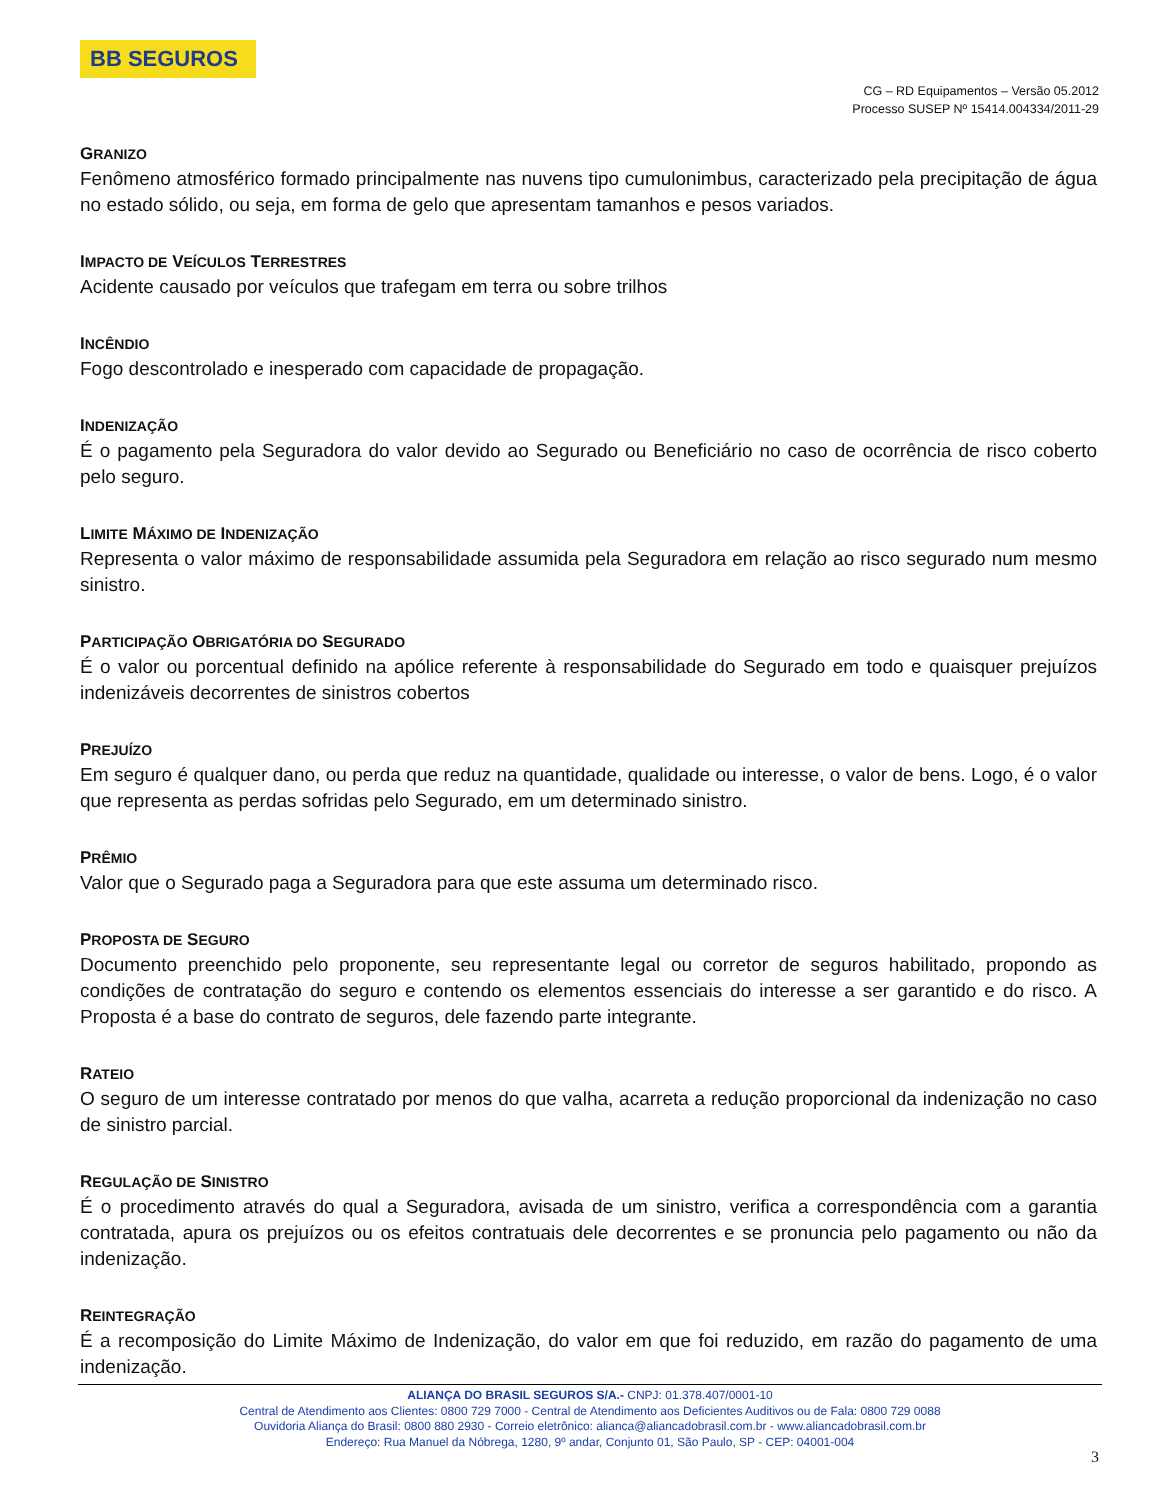BB SEGUROS
CG – RD Equipamentos – Versão 05.2012
Processo SUSEP Nº 15414.004334/2011-29
GRANIZO
Fenômeno atmosférico formado principalmente nas nuvens tipo cumulonimbus, caracterizado pela precipitação de água no estado sólido, ou seja, em forma de gelo que apresentam tamanhos e pesos variados.
IMPACTO DE VEÍCULOS TERRESTRES
Acidente causado por veículos que trafegam em terra ou sobre trilhos
INCÊNDIO
Fogo descontrolado e inesperado com capacidade de propagação.
INDENIZAÇÃO
É o pagamento pela Seguradora do valor devido ao Segurado ou Beneficiário no caso de ocorrência de risco coberto pelo seguro.
LIMITE MÁXIMO DE INDENIZAÇÃO
Representa o valor máximo de responsabilidade assumida pela Seguradora em relação ao risco segurado num mesmo sinistro.
PARTICIPAÇÃO OBRIGATÓRIA DO SEGURADO
É o valor ou porcentual definido na apólice referente à responsabilidade do Segurado em todo e quaisquer prejuízos indenizáveis decorrentes de sinistros cobertos
PREJUÍZO
Em seguro é qualquer dano, ou perda que reduz na quantidade, qualidade ou interesse, o valor de bens. Logo, é o valor que representa as perdas sofridas pelo Segurado, em um determinado sinistro.
PRÊMIO
Valor que o Segurado paga a Seguradora para que este assuma um determinado risco.
PROPOSTA DE SEGURO
Documento preenchido pelo proponente, seu representante legal ou corretor de seguros habilitado, propondo as condições de contratação do seguro e contendo os elementos essenciais do interesse a ser garantido e do risco. A Proposta é a base do contrato de seguros, dele fazendo parte integrante.
RATEIO
O seguro de um interesse contratado por menos do que valha, acarreta a redução proporcional da indenização no caso de sinistro parcial.
REGULAÇÃO DE SINISTRO
É o procedimento através do qual a Seguradora, avisada de um sinistro, verifica a correspondência com a garantia contratada, apura os prejuízos ou os efeitos contratuais dele decorrentes e se pronuncia pelo pagamento ou não da indenização.
REINTEGRAÇÃO
É a recomposição do Limite Máximo de Indenização, do valor em que foi reduzido, em razão do pagamento de uma indenização.
ALIANÇA DO BRASIL SEGUROS S/A.- CNPJ: 01.378.407/0001-10
Central de Atendimento aos Clientes: 0800 729 7000 - Central de Atendimento aos Deficientes Auditivos ou de Fala: 0800 729 0088
Ouvidoria Aliança do Brasil: 0800 880 2930 - Correio eletrônico: alianca@aliancadobrasil.com.br - www.aliancadobrasil.com.br
Endereço: Rua Manuel da Nóbrega, 1280, 9º andar, Conjunto 01, São Paulo, SP - CEP: 04001-004
3